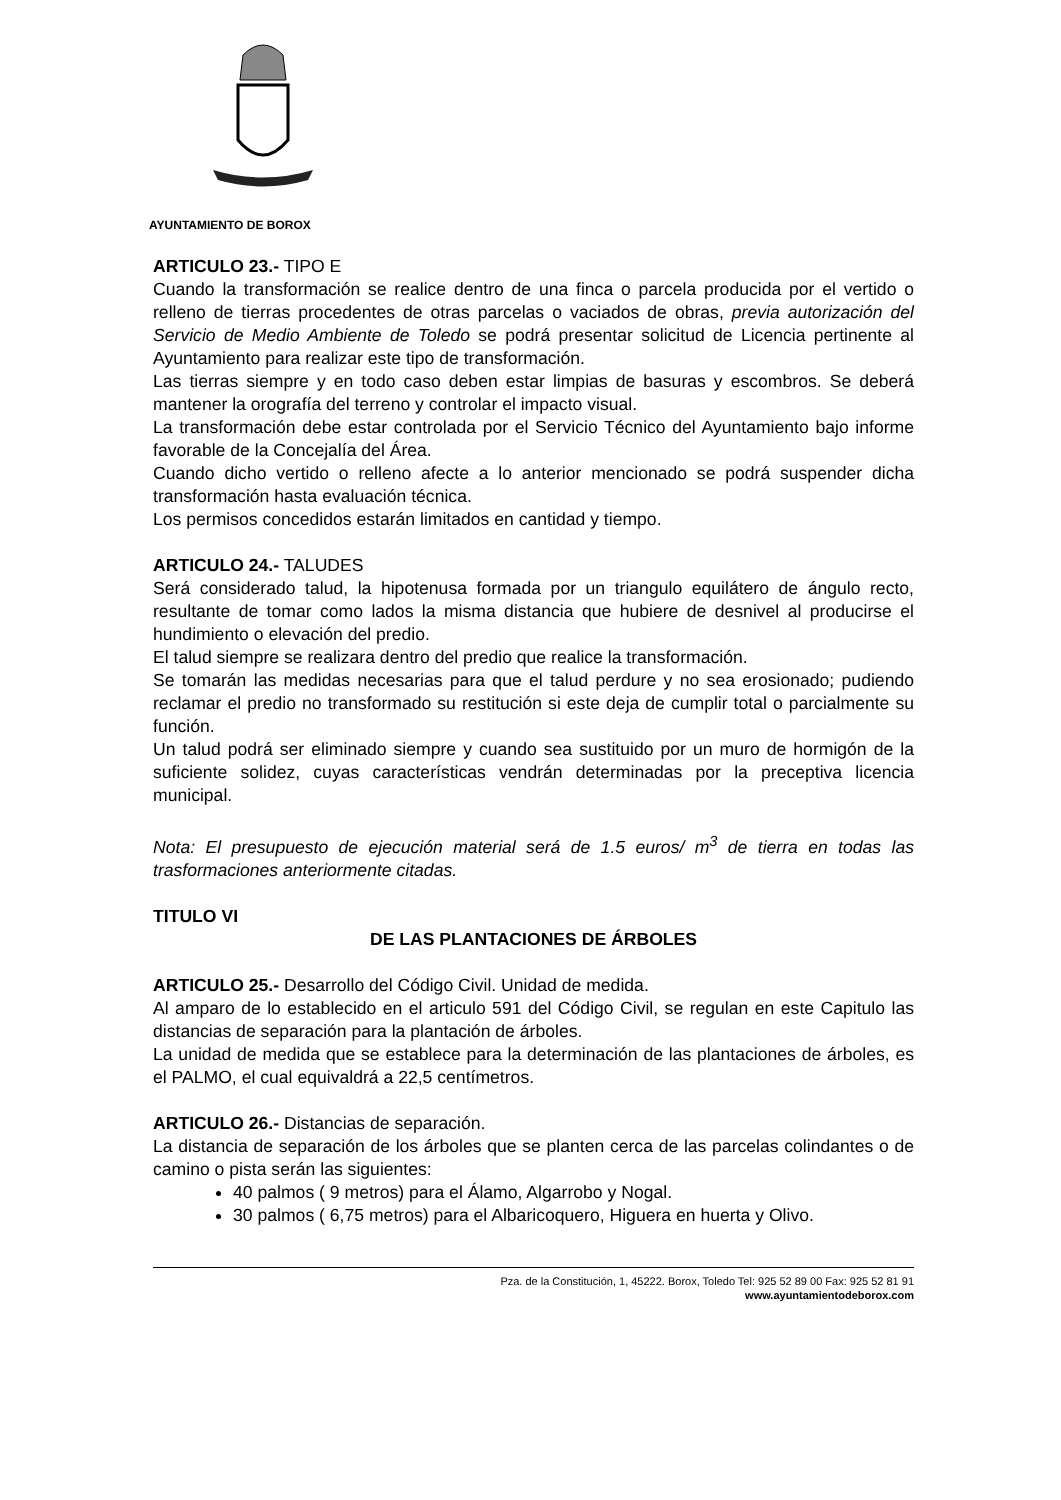AYUNTAMIENTO DE BOROX
ARTICULO 23.- TIPO E
Cuando la transformación se realice dentro de una finca o parcela producida por el vertido o relleno de tierras procedentes de otras parcelas o vaciados de obras, previa autorización del Servicio de Medio Ambiente de Toledo se podrá presentar solicitud de Licencia pertinente al Ayuntamiento para realizar este tipo de transformación.
Las tierras siempre y en todo caso deben estar limpias de basuras y escombros. Se deberá mantener la orografía del terreno y controlar el impacto visual.
La transformación debe estar controlada por el Servicio Técnico del Ayuntamiento bajo informe favorable de la Concejalía del Área.
Cuando dicho vertido o relleno afecte a lo anterior mencionado se podrá suspender dicha transformación hasta evaluación técnica.
Los permisos concedidos estarán limitados en cantidad y tiempo.
ARTICULO 24.- TALUDES
Será considerado talud, la hipotenusa formada por un triangulo equilátero de ángulo recto, resultante de tomar como lados la misma distancia que hubiere de desnivel al producirse el hundimiento o elevación del predio.
El talud siempre se realizara dentro del predio que realice la transformación.
Se tomarán las medidas necesarias para que el talud perdure y no sea erosionado; pudiendo reclamar el predio no transformado su restitución si este deja de cumplir total o parcialmente su función.
Un talud podrá ser eliminado siempre y cuando sea sustituido por un muro de hormigón de la suficiente solidez, cuyas características vendrán determinadas por la preceptiva licencia municipal.
Nota: El presupuesto de ejecución material será de 1.5 euros/ m<sup>3</sup> de tierra en todas las trasformaciones anteriormente citadas.
TITULO VI
DE LAS PLANTACIONES DE ÁRBOLES
ARTICULO 25.- Desarrollo del Código Civil. Unidad de medida.
Al amparo de lo establecido en el articulo 591 del Código Civil, se regulan en este Capitulo las distancias de separación para la plantación de árboles.
La unidad de medida que se establece para la determinación de las plantaciones de árboles, es el PALMO, el cual equivaldrá a 22,5 centímetros.
ARTICULO 26.- Distancias de separación.
La distancia de separación de los árboles que se planten cerca de las parcelas colindantes o de camino o pista serán las siguientes:
40 palmos ( 9 metros) para el Álamo, Algarrobo y Nogal.
30 palmos ( 6,75 metros) para el Albaricoquero, Higuera en huerta y Olivo.
Pza. de la Constitución, 1, 45222. Borox, Toledo Tel: 925 52 89 00 Fax: 925 52 81 91
www.ayuntamientodeborox.com